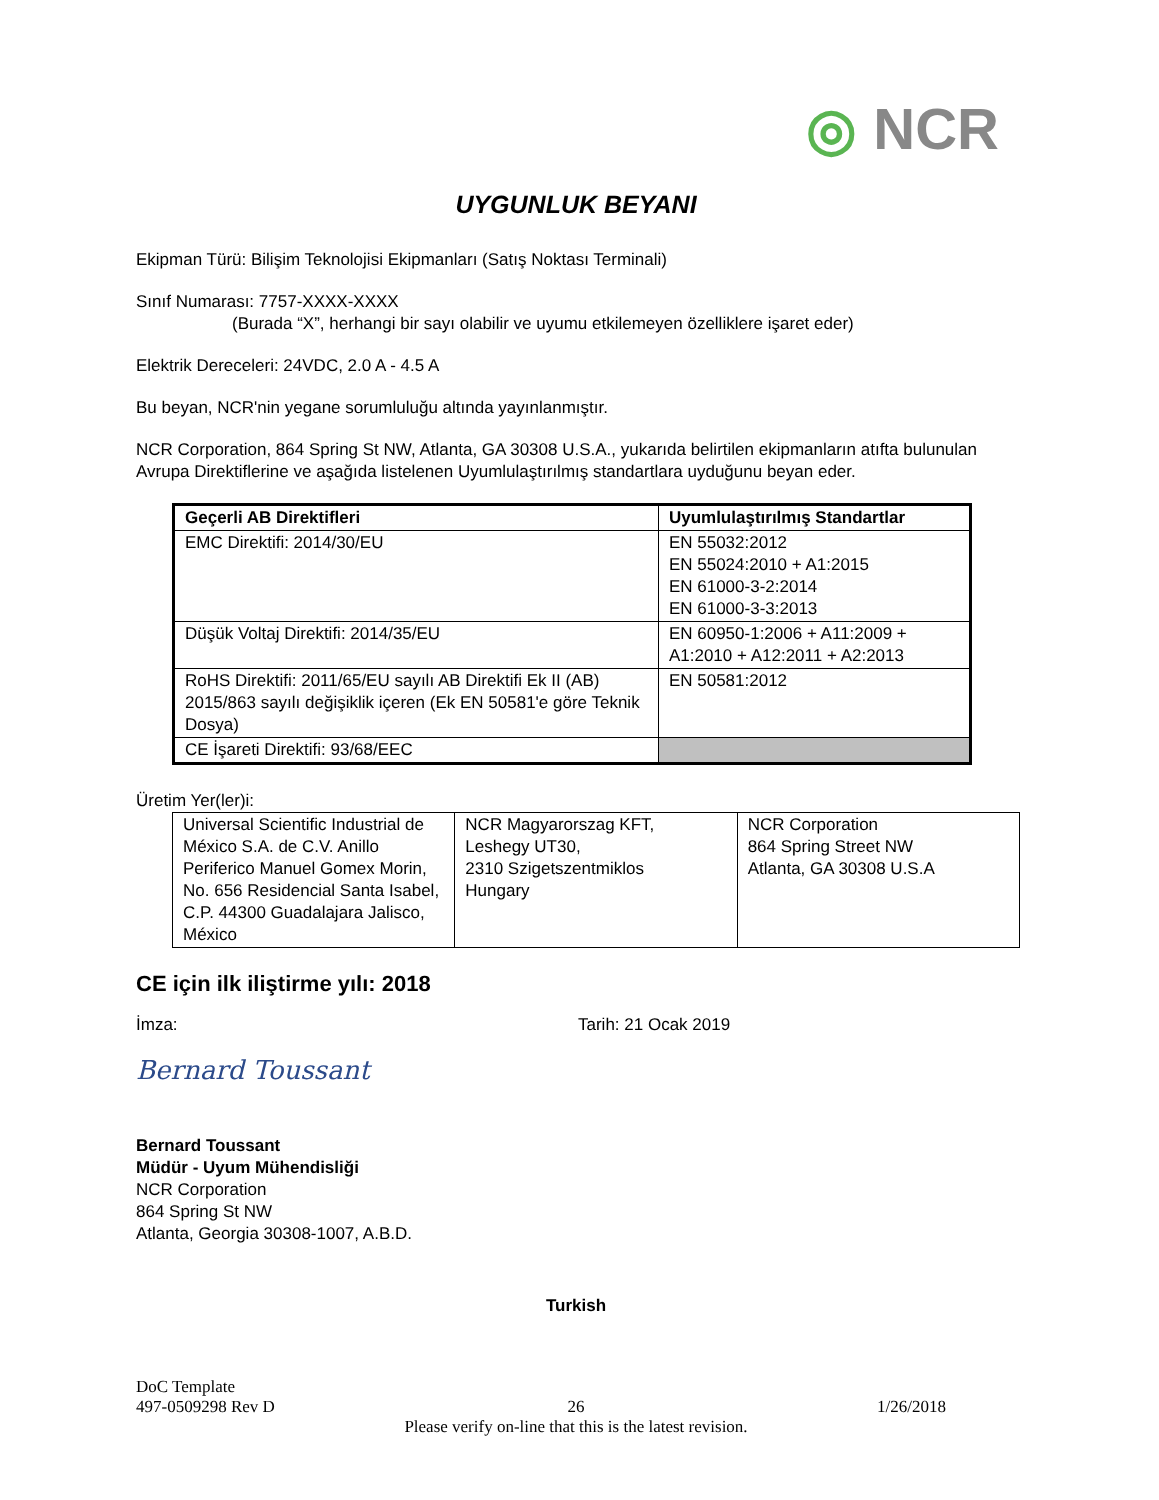◎ NCR
UYGUNLUK BEYANI
Ekipman Türü: Bilişim Teknolojisi Ekipmanları (Satış Noktası Terminali)
Sınıf Numarası: 7757-XXXX-XXXX
(Burada “X”, herhangi bir sayı olabilir ve uyumu etkilemeyen özelliklere işaret eder)
Elektrik Dereceleri: 24VDC, 2.0 A - 4.5 A
Bu beyan, NCR'nin yegane sorumluluğu altında yayınlanmıştır.
NCR Corporation, 864 Spring St NW, Atlanta, GA 30308 U.S.A., yukarıda belirtilen ekipmanların atıfta bulunulan Avrupa Direktiflerine ve aşağıda listelenen Uyumlulaştırılmış standartlara uyduğunu beyan eder.
| Geçerli AB Direktifleri | Uyumlulaştırılmış Standartlar |
| --- | --- |
| EMC Direktifi: 2014/30/EU | EN 55032:2012 EN 55024:2010 + A1:2015 EN 61000-3-2:2014 EN 61000-3-3:2013 |
| Düşük Voltaj Direktifi: 2014/35/EU | EN 60950-1:2006 + A11:2009 + A1:2010 + A12:2011 + A2:2013 |
| RoHS Direktifi: 2011/65/EU sayılı AB Direktifi Ek II (AB) 2015/863 sayılı değişiklik içeren (Ek EN 50581'e göre Teknik Dosya) | EN 50581:2012 |
| CE İşareti Direktifi: 93/68/EEC | |
Üretim Yer(ler)i:
| Universal Scientific Industrial de México S.A. de C.V. Anillo Periferico Manuel Gomex Morin, No. 656 Residencial Santa Isabel, C.P. 44300 Guadalajara Jalisco, México | NCR Magyarorszag KFT, Leshegy UT30, 2310 Szigetszentmiklos Hungary | NCR Corporation 864 Spring Street NW Atlanta, GA 30308 U.S.A |
CE için ilk iliştirme yılı: 2018
İmza: Tarih: 21 Ocak 2019
Bernard Toussant
Bernard Toussant
Müdür - Uyum Mühendisliği
NCR Corporation
864 Spring St NW
Atlanta, Georgia 30308-1007, A.B.D.
Turkish
DoC Template
497-0509298 Rev D 26 1/26/2018
Please verify on-line that this is the latest revision.